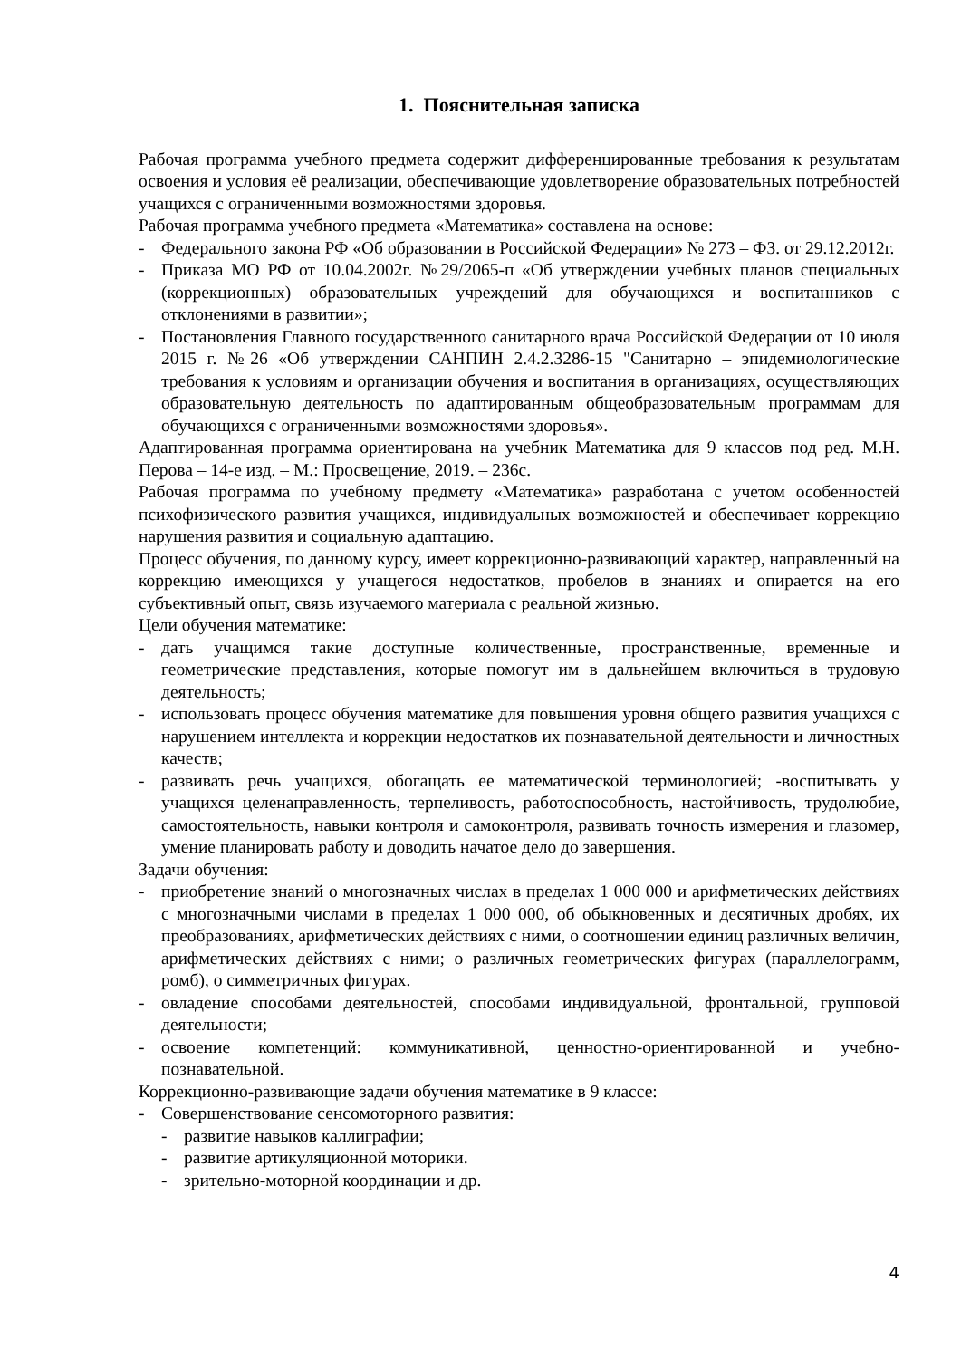1. Пояснительная записка
Рабочая программа учебного предмета содержит дифференцированные требования к результатам освоения и условия её реализации, обеспечивающие удовлетворение образовательных потребностей учащихся с ограниченными возможностями здоровья.
Рабочая программа учебного предмета «Математика» составлена на основе:
- Федерального закона РФ «Об образовании в Российской Федерации» № 273 – ФЗ. от 29.12.2012г.
- Приказа МО РФ от 10.04.2002г. №29/2065-п «Об утверждении учебных планов специальных (коррекционных) образовательных учреждений для обучающихся и воспитанников с отклонениями в развитии»;
- Постановления Главного государственного санитарного врача Российской Федерации от 10 июля 2015 г. №26 «Об утверждении САНПИН 2.4.2.3286-15 "Санитарно – эпидемиологические требования к условиям и организации обучения и воспитания в организациях, осуществляющих образовательную деятельность по адаптированным общеобразовательным программам для обучающихся с ограниченными возможностями здоровья».
Адаптированная программа ориентирована на учебник Математика для 9 классов под ред. М.Н. Перова – 14-е изд. – М.: Просвещение, 2019. – 236с.
Рабочая программа по учебному предмету «Математика» разработана с учетом особенностей психофизического развития учащихся, индивидуальных возможностей и обеспечивает коррекцию нарушения развития и социальную адаптацию.
Процесс обучения, по данному курсу, имеет коррекционно-развивающий характер, направленный на коррекцию имеющихся у учащегося недостатков, пробелов в знаниях и опирается на его субъективный опыт, связь изучаемого материала с реальной жизнью.
Цели обучения математике:
- дать учащимся такие доступные количественные, пространственные, временные и геометрические представления, которые помогут им в дальнейшем включиться в трудовую деятельность;
- использовать процесс обучения математике для повышения уровня общего развития учащихся с нарушением интеллекта и коррекции недостатков их познавательной деятельности и личностных качеств;
- развивать речь учащихся, обогащать ее математической терминологией; -воспитывать у учащихся целенаправленность, терпеливость, работоспособность, настойчивость, трудолюбие, самостоятельность, навыки контроля и самоконтроля, развивать точность измерения и глазомер, умение планировать работу и доводить начатое дело до завершения.
Задачи обучения:
- приобретение знаний о многозначных числах в пределах 1 000 000 и арифметических действиях с многозначными числами в пределах 1 000 000, об обыкновенных и десятичных дробях, их преобразованиях, арифметических действиях с ними, о соотношении единиц различных величин, арифметических действиях с ними; о различных геометрических фигурах (параллелограмм, ромб), о симметричных фигурах.
- овладение способами деятельностей, способами индивидуальной, фронтальной, групповой деятельности;
- освоение компетенций: коммуникативной, ценностно-ориентированной и учебно-познавательной.
Коррекционно-развивающие задачи обучения математике в 9 классе:
- Совершенствование сенсомоторного развития:
- развитие навыков каллиграфии;
- развитие артикуляционной моторики.
- зрительно-моторной координации и др.
4